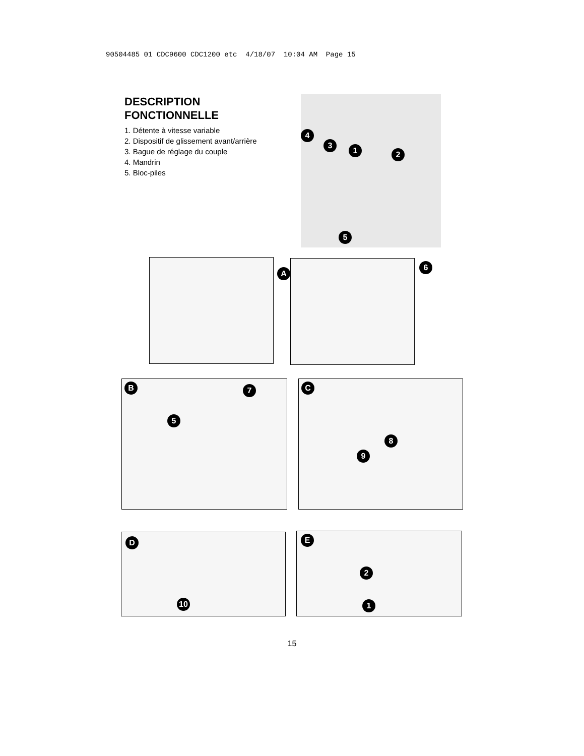90504485 01 CDC9600 CDC1200 etc 4/18/07 10:04 AM Page 15
DESCRIPTION
FONCTIONNELLE
1. Détente à vitesse variable
2. Dispositif de glissement avant/arrière
3. Bague de réglage du couple
4. Mandrin
5. Bloc-piles
4
3
1 2
5
A
6
B 7
5
C
8
9
D
10
E
2
1
15